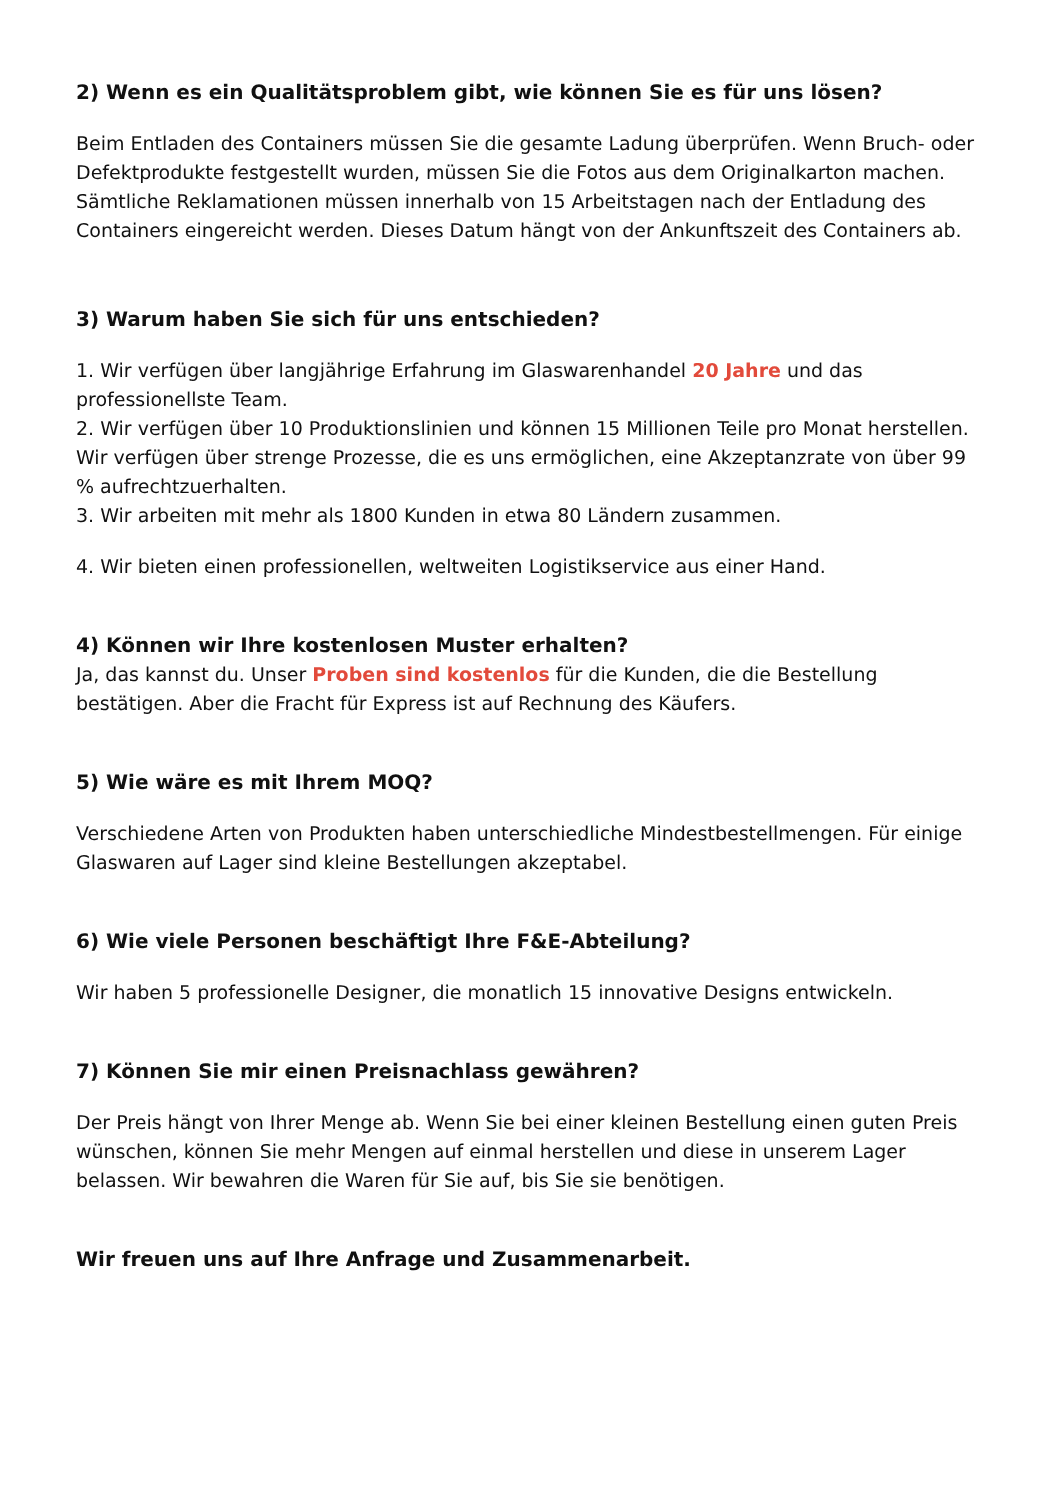2) Wenn es ein Qualitätsproblem gibt, wie können Sie es für uns lösen?
Beim Entladen des Containers müssen Sie die gesamte Ladung überprüfen. Wenn Bruch- oder Defektprodukte festgestellt wurden, müssen Sie die Fotos aus dem Originalkarton machen. Sämtliche Reklamationen müssen innerhalb von 15 Arbeitstagen nach der Entladung des Containers eingereicht werden. Dieses Datum hängt von der Ankunftszeit des Containers ab.
3) Warum haben Sie sich für uns entschieden?
1. Wir verfügen über langjährige Erfahrung im Glaswarenhandel 20 Jahre und das professionellste Team.
2. Wir verfügen über 10 Produktionslinien und können 15 Millionen Teile pro Monat herstellen. Wir verfügen über strenge Prozesse, die es uns ermöglichen, eine Akzeptanzrate von über 99 % aufrechtzuerhalten.
3. Wir arbeiten mit mehr als 1800 Kunden in etwa 80 Ländern zusammen.
4. Wir bieten einen professionellen, weltweiten Logistikservice aus einer Hand.
4) Können wir Ihre kostenlosen Muster erhalten?
Ja, das kannst du. Unser Proben sind kostenlos für die Kunden, die die Bestellung bestätigen. Aber die Fracht für Express ist auf Rechnung des Käufers.
5) Wie wäre es mit Ihrem MOQ?
Verschiedene Arten von Produkten haben unterschiedliche Mindestbestellmengen. Für einige Glaswaren auf Lager sind kleine Bestellungen akzeptabel.
6) Wie viele Personen beschäftigt Ihre F&E-Abteilung?
Wir haben 5 professionelle Designer, die monatlich 15 innovative Designs entwickeln.
7) Können Sie mir einen Preisnachlass gewähren?
Der Preis hängt von Ihrer Menge ab. Wenn Sie bei einer kleinen Bestellung einen guten Preis wünschen, können Sie mehr Mengen auf einmal herstellen und diese in unserem Lager belassen. Wir bewahren die Waren für Sie auf, bis Sie sie benötigen.
Wir freuen uns auf Ihre Anfrage und Zusammenarbeit.